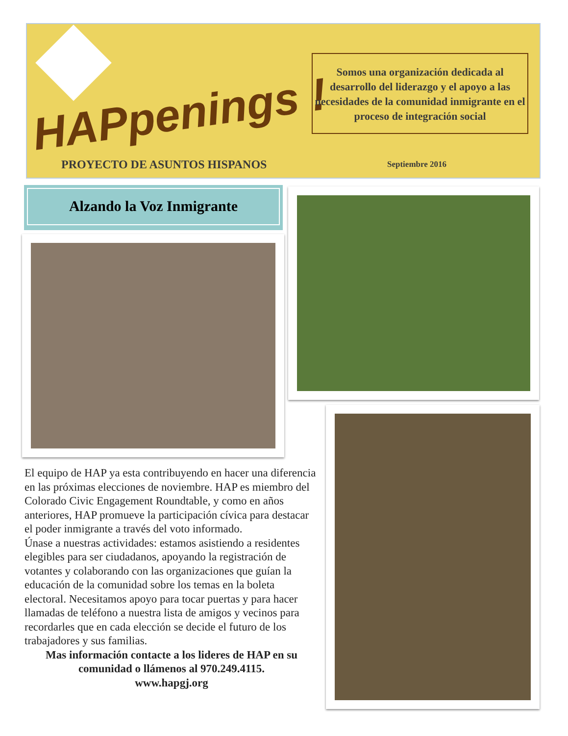HAPpenings !
PROYECTO DE ASUNTOS HISPANOS
Somos una organización dedicada al desarrollo del liderazgo y el apoyo a las necesidades de la comunidad inmigrante en el proceso de integración social
Septiembre 2016
Alzando la Voz Inmigrante
El equipo de HAP ya esta contribuyendo en hacer una diferencia en las próximas elecciones de noviembre. HAP es miembro del Colorado Civic Engagement Roundtable, y como en años anteriores, HAP promueve la participación cívica para destacar el poder inmigrante a través del voto informado.
Únase a nuestras actividades: estamos asistiendo a residentes elegibles para ser ciudadanos, apoyando la registración de votantes y colaborando con las organizaciones que guían la educación de la comunidad sobre los temas en la boleta electoral. Necesitamos apoyo para tocar puertas y para hacer llamadas de teléfono a nuestra lista de amigos y vecinos para recordarles que en cada elección se decide el futuro de los trabajadores y sus familias.
Mas información contacte a los lideres de HAP en su comunidad o llámenos al 970.249.4115.
www.hapgj.org